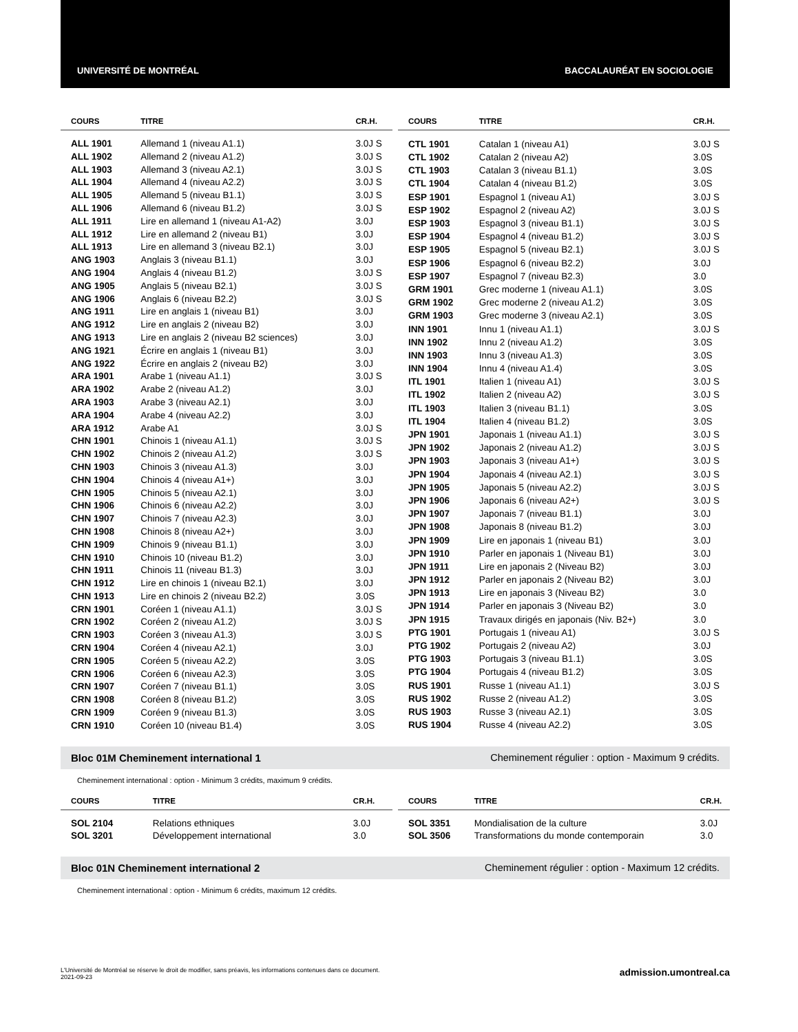UNIVERSITÉ DE MONTRÉAL BACCALAURÉAT EN SOCIOLOGIE
| COURS | TITRE | CR.H. |
| --- | --- | --- |
| ALL 1901 | Allemand 1 (niveau A1.1) | 3.0J S |
| ALL 1902 | Allemand 2 (niveau A1.2) | 3.0J S |
| ALL 1903 | Allemand 3 (niveau A2.1) | 3.0J S |
| ALL 1904 | Allemand 4 (niveau A2.2) | 3.0J S |
| ALL 1905 | Allemand 5 (niveau B1.1) | 3.0J S |
| ALL 1906 | Allemand 6 (niveau B1.2) | 3.0J S |
| ALL 1911 | Lire en allemand 1 (niveau A1-A2) | 3.0J |
| ALL 1912 | Lire en allemand 2 (niveau B1) | 3.0J |
| ALL 1913 | Lire en allemand 3 (niveau B2.1) | 3.0J |
| ANG 1903 | Anglais 3 (niveau B1.1) | 3.0J |
| ANG 1904 | Anglais 4 (niveau B1.2) | 3.0J S |
| ANG 1905 | Anglais 5 (niveau B2.1) | 3.0J S |
| ANG 1906 | Anglais 6 (niveau B2.2) | 3.0J S |
| ANG 1911 | Lire en anglais 1 (niveau B1) | 3.0J |
| ANG 1912 | Lire en anglais 2 (niveau B2) | 3.0J |
| ANG 1913 | Lire en anglais 2 (niveau B2 sciences) | 3.0J |
| ANG 1921 | Écrire en anglais 1 (niveau B1) | 3.0J |
| ANG 1922 | Écrire en anglais 2 (niveau B2) | 3.0J |
| ARA 1901 | Arabe 1 (niveau A1.1) | 3.0J S |
| ARA 1902 | Arabe 2 (niveau A1.2) | 3.0J |
| ARA 1903 | Arabe 3 (niveau A2.1) | 3.0J |
| ARA 1904 | Arabe 4 (niveau A2.2) | 3.0J |
| ARA 1912 | Arabe A1 | 3.0J S |
| CHN 1901 | Chinois 1 (niveau A1.1) | 3.0J S |
| CHN 1902 | Chinois 2 (niveau A1.2) | 3.0J S |
| CHN 1903 | Chinois 3 (niveau A1.3) | 3.0J |
| CHN 1904 | Chinois 4 (niveau A1+) | 3.0J |
| CHN 1905 | Chinois 5 (niveau A2.1) | 3.0J |
| CHN 1906 | Chinois 6 (niveau A2.2) | 3.0J |
| CHN 1907 | Chinois 7 (niveau A2.3) | 3.0J |
| CHN 1908 | Chinois 8 (niveau A2+) | 3.0J |
| CHN 1909 | Chinois 9 (niveau B1.1) | 3.0J |
| CHN 1910 | Chinois 10 (niveau B1.2) | 3.0J |
| CHN 1911 | Chinois 11 (niveau B1.3) | 3.0J |
| CHN 1912 | Lire en chinois 1 (niveau B2.1) | 3.0J |
| CHN 1913 | Lire en chinois 2 (niveau B2.2) | 3.0S |
| CRN 1901 | Coréen 1 (niveau A1.1) | 3.0J S |
| CRN 1902 | Coréen 2 (niveau A1.2) | 3.0J S |
| CRN 1903 | Coréen 3 (niveau A1.3) | 3.0J S |
| CRN 1904 | Coréen 4 (niveau A2.1) | 3.0J |
| CRN 1905 | Coréen 5 (niveau A2.2) | 3.0S |
| CRN 1906 | Coréen 6 (niveau A2.3) | 3.0S |
| CRN 1907 | Coréen 7 (niveau B1.1) | 3.0S |
| CRN 1908 | Coréen 8 (niveau B1.2) | 3.0S |
| CRN 1909 | Coréen 9 (niveau B1.3) | 3.0S |
| CRN 1910 | Coréen 10 (niveau B1.4) | 3.0S |
| COURS | TITRE | CR.H. |
| --- | --- | --- |
| CTL 1901 | Catalan 1 (niveau A1) | 3.0J S |
| CTL 1902 | Catalan 2 (niveau A2) | 3.0S |
| CTL 1903 | Catalan 3 (niveau B1.1) | 3.0S |
| CTL 1904 | Catalan 4 (niveau B1.2) | 3.0S |
| ESP 1901 | Espagnol 1 (niveau A1) | 3.0J S |
| ESP 1902 | Espagnol 2 (niveau A2) | 3.0J S |
| ESP 1903 | Espagnol 3 (niveau B1.1) | 3.0J S |
| ESP 1904 | Espagnol 4 (niveau B1.2) | 3.0J S |
| ESP 1905 | Espagnol 5 (niveau B2.1) | 3.0J S |
| ESP 1906 | Espagnol 6 (niveau B2.2) | 3.0J |
| ESP 1907 | Espagnol 7 (niveau B2.3) | 3.0 |
| GRM 1901 | Grec moderne 1 (niveau A1.1) | 3.0S |
| GRM 1902 | Grec moderne 2 (niveau A1.2) | 3.0S |
| GRM 1903 | Grec moderne 3 (niveau A2.1) | 3.0S |
| INN 1901 | Innu 1 (niveau A1.1) | 3.0J S |
| INN 1902 | Innu 2 (niveau A1.2) | 3.0S |
| INN 1903 | Innu 3 (niveau A1.3) | 3.0S |
| INN 1904 | Innu 4 (niveau A1.4) | 3.0S |
| ITL 1901 | Italien 1 (niveau A1) | 3.0J S |
| ITL 1902 | Italien 2 (niveau A2) | 3.0J S |
| ITL 1903 | Italien 3 (niveau B1.1) | 3.0S |
| ITL 1904 | Italien 4 (niveau B1.2) | 3.0S |
| JPN 1901 | Japonais 1 (niveau A1.1) | 3.0J S |
| JPN 1902 | Japonais 2 (niveau A1.2) | 3.0J S |
| JPN 1903 | Japonais 3 (niveau A1+) | 3.0J S |
| JPN 1904 | Japonais 4 (niveau A2.1) | 3.0J S |
| JPN 1905 | Japonais 5 (niveau A2.2) | 3.0J S |
| JPN 1906 | Japonais 6 (niveau A2+) | 3.0J S |
| JPN 1907 | Japonais 7 (niveau B1.1) | 3.0J |
| JPN 1908 | Japonais 8 (niveau B1.2) | 3.0J |
| JPN 1909 | Lire en japonais 1 (niveau B1) | 3.0J |
| JPN 1910 | Parler en japonais 1 (Niveau B1) | 3.0J |
| JPN 1911 | Lire en japonais 2 (Niveau B2) | 3.0J |
| JPN 1912 | Parler en japonais 2 (Niveau B2) | 3.0J |
| JPN 1913 | Lire en japonais 3 (Niveau B2) | 3.0 |
| JPN 1914 | Parler en japonais 3 (Niveau B2) | 3.0 |
| JPN 1915 | Travaux dirigés en japonais (Niv. B2+) | 3.0 |
| PTG 1901 | Portugais 1 (niveau A1) | 3.0J S |
| PTG 1902 | Portugais 2 (niveau A2) | 3.0J |
| PTG 1903 | Portugais 3 (niveau B1.1) | 3.0S |
| PTG 1904 | Portugais 4 (niveau B1.2) | 3.0S |
| RUS 1901 | Russe 1 (niveau A1.1) | 3.0J S |
| RUS 1902 | Russe 2 (niveau A1.2) | 3.0S |
| RUS 1903 | Russe 3 (niveau A2.1) | 3.0S |
| RUS 1904 | Russe 4 (niveau A2.2) | 3.0S |
Bloc 01M Cheminement international 1 Cheminement régulier : option - Maximum 9 crédits.
Cheminement international : option - Minimum 3 crédits, maximum 9 crédits.
| COURS | TITRE | CR.H. |
| --- | --- | --- |
| SOL 2104 | Relations ethniques | 3.0J |
| SOL 3201 | Développement international | 3.0 |
| COURS | TITRE | CR.H. |
| --- | --- | --- |
| SOL 3351 | Mondialisation de la culture | 3.0J |
| SOL 3506 | Transformations du monde contemporain | 3.0 |
Bloc 01N Cheminement international 2 Cheminement régulier : option - Maximum 12 crédits.
Cheminement international : option - Minimum 6 crédits, maximum 12 crédits.
L'Université de Montréal se réserve le droit de modifier, sans préavis, les informations contenues dans ce document.
2021-09-23
admission.umontreal.ca